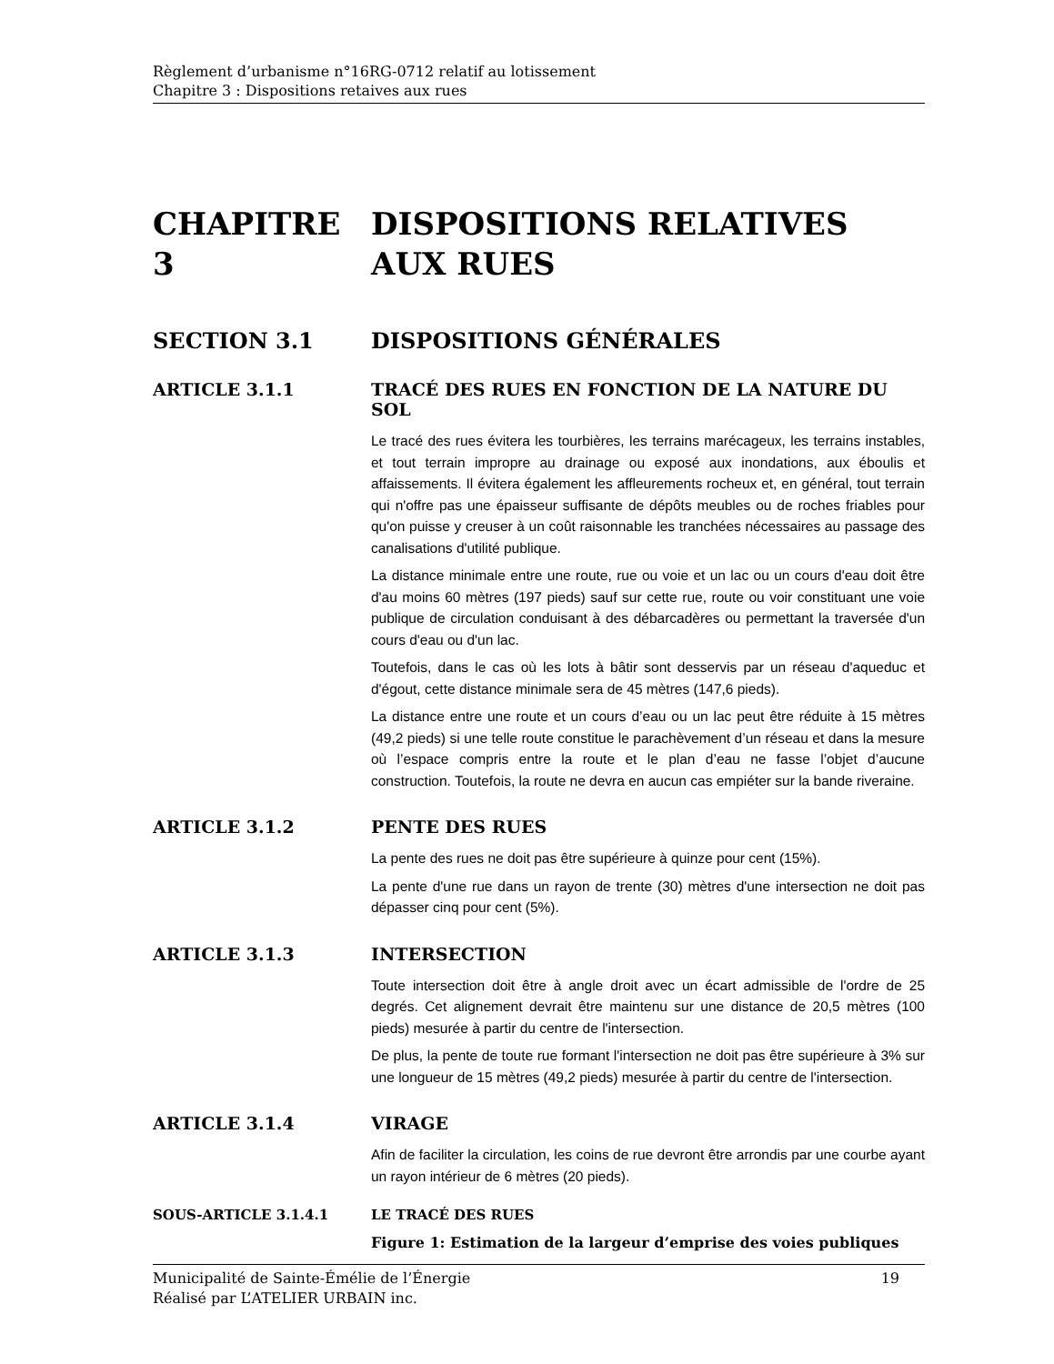Règlement d’urbanisme n°16RG-0712 relatif au lotissement
Chapitre 3 : Dispositions retaives aux rues
CHAPITRE 3 DISPOSITIONS RELATIVES AUX RUES
SECTION 3.1 DISPOSITIONS GÉNÉRALES
ARTICLE 3.1.1 TRACÉ DES RUES EN FONCTION DE LA NATURE DU SOL
Le tracé des rues évitera les tourbières, les terrains marécageux, les terrains instables, et tout terrain impropre au drainage ou exposé aux inondations, aux éboulis et affaissements. Il évitera également les affleurements rocheux et, en général, tout terrain qui n'offre pas une épaisseur suffisante de dépôts meubles ou de roches friables pour qu'on puisse y creuser à un coût raisonnable les tranchées nécessaires au passage des canalisations d'utilité publique.
La distance minimale entre une route, rue ou voie et un lac ou un cours d'eau doit être d'au moins 60 mètres (197 pieds) sauf sur cette rue, route ou voir constituant une voie publique de circulation conduisant à des débarcadères ou permettant la traversée d'un cours d'eau ou d'un lac.
Toutefois, dans le cas où les lots à bâtir sont desservis par un réseau d'aqueduc et d'égout, cette distance minimale sera de 45 mètres (147,6 pieds).
La distance entre une route et un cours d’eau ou un lac peut être réduite à 15 mètres (49,2 pieds) si une telle route constitue le parachèvement d’un réseau et dans la mesure où l’espace compris entre la route et le plan d’eau ne fasse l’objet d’aucune construction. Toutefois, la route ne devra en aucun cas empiéter sur la bande riveraine.
ARTICLE 3.1.2 PENTE DES RUES
La pente des rues ne doit pas être supérieure à quinze pour cent (15%).
La pente d'une rue dans un rayon de trente (30) mètres d'une intersection ne doit pas dépasser cinq pour cent (5%).
ARTICLE 3.1.3 INTERSECTION
Toute intersection doit être à angle droit avec un écart admissible de l'ordre de 25 degrés. Cet alignement devrait être maintenu sur une distance de 20,5 mètres (100 pieds) mesurée à partir du centre de l'intersection.
De plus, la pente de toute rue formant l'intersection ne doit pas être supérieure à 3% sur une longueur de 15 mètres (49,2 pieds) mesurée à partir du centre de l'intersection.
ARTICLE 3.1.4 VIRAGE
Afin de faciliter la circulation, les coins de rue devront être arrondis par une courbe ayant un rayon intérieur de 6 mètres (20 pieds).
SOUS-ARTICLE 3.1.4.1 LE TRACÉ DES RUES
Figure 1: Estimation de la largeur d’emprise des voies publiques
Municipalité de Sainte-Émélie de l’Énergie 19
Réalisé par L’ATELIER URBAIN inc.